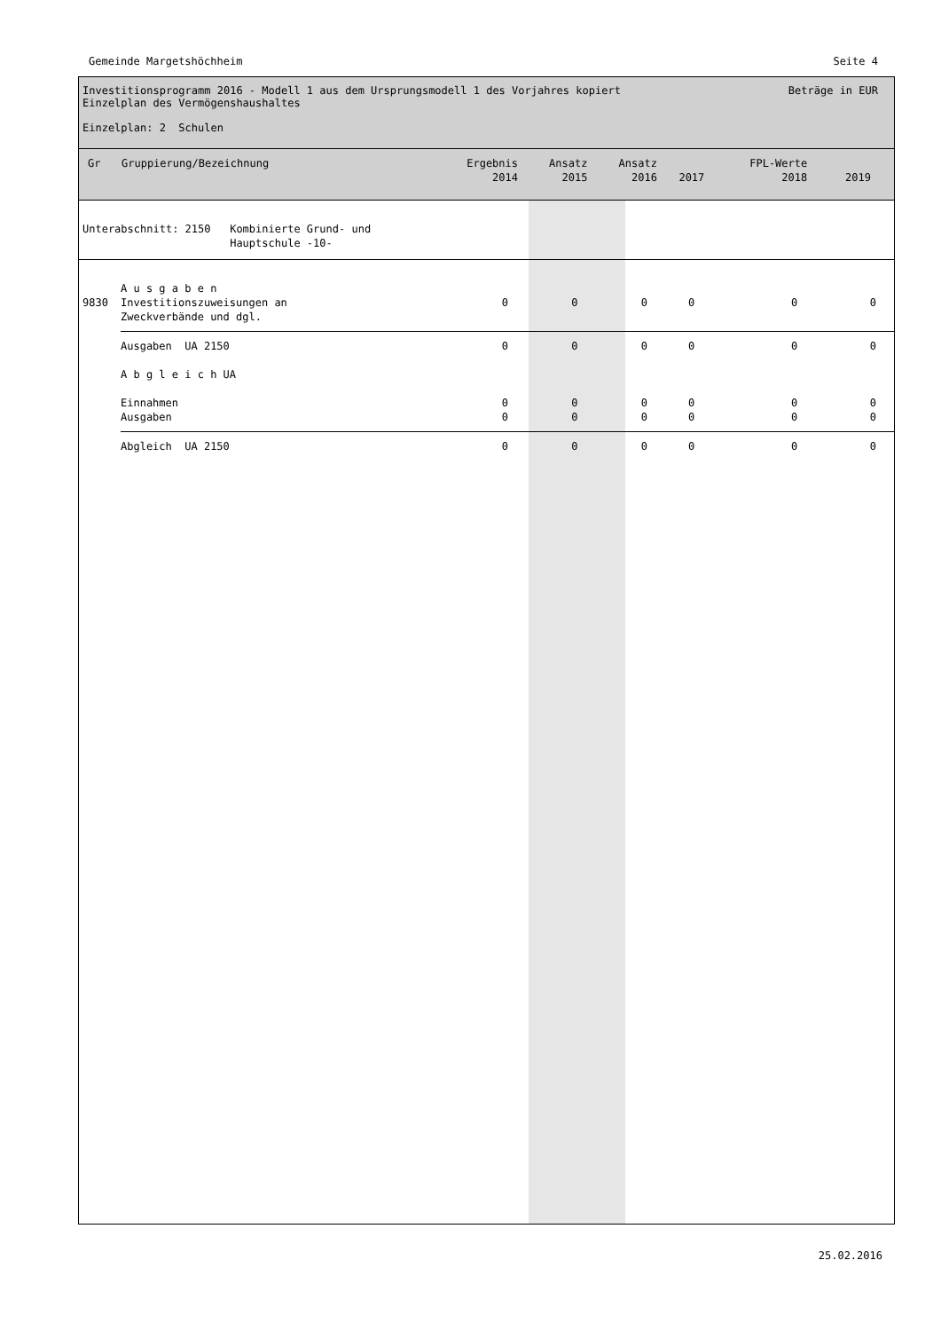Gemeinde Margetshöchheim Seite 4
Investitionsprogramm 2016 - Modell 1 aus dem Ursprungsmodell 1 des Vorjahres kopiert
Einzelplan des Vermögenshaushaltes
Einzelplan: 2 Schulen
Beträge in EUR
| Gr | Gruppierung/Bezeichnung | Ergebnis 2014 | Ansatz 2015 | Ansatz 2016 | 2017 | FPL-Werte 2018 | 2019 |
| --- | --- | --- | --- | --- | --- | --- | --- |
| Unterabschnitt: 2150 Kombinierte Grund- und Hauptschule -10- | | | | | | | |
| | A u s g a b e n | | | | | | |
| 9830 | Investitionszuweisungen an Zweckverbände und dgl. | 0 | 0 | 0 | 0 | 0 | 0 |
| | Ausgaben UA 2150 | 0 | 0 | 0 | 0 | 0 | 0 |
| | A b g l e i c h UA | | | | | | |
| | Einnahmen Ausgaben | 0 0 | 0 0 | 0 0 | 0 0 | 0 0 | 0 0 |
| | Abgleich UA 2150 | 0 | 0 | 0 | 0 | 0 | 0 |
25.02.2016